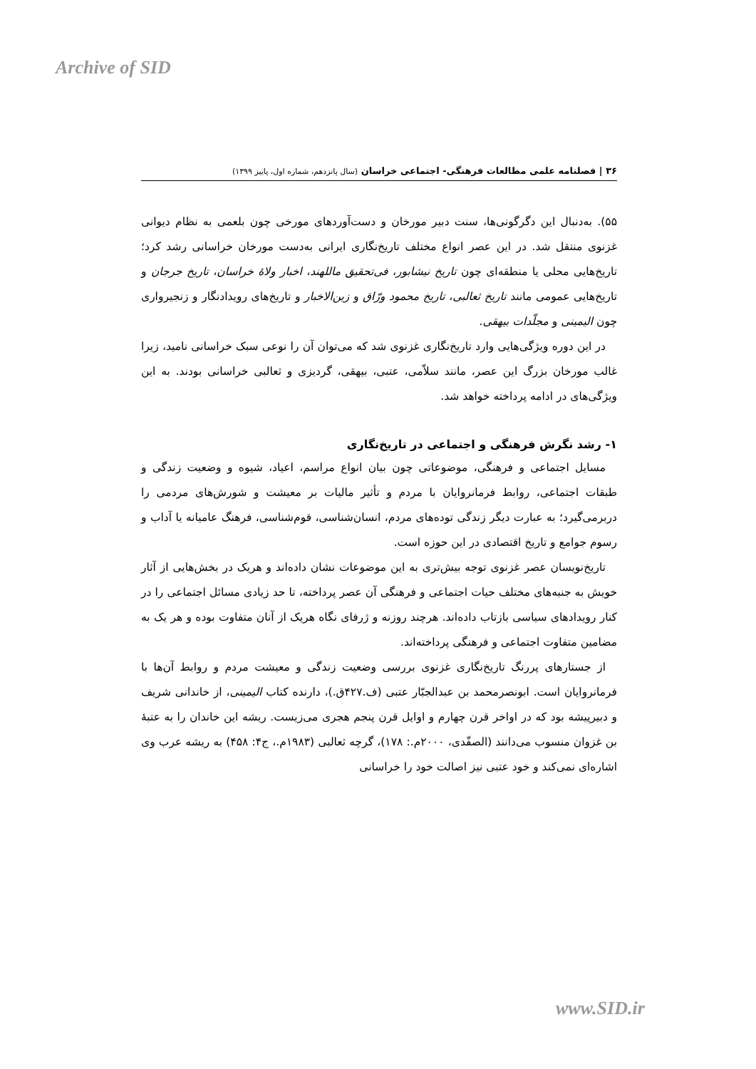Archive of SID
۳۶ | فصلنامه علمی مطالعات فرهنگی- اجتماعی خراسان (سال پانزدهم، شماره اول، پاییز ۱۳۹۹)
۵۵). به‌دنبال این دگرگونی‌ها، سنت دبیر مورخان و دست‌آوردهای مورخی چون بلعمی به نظام دیوانی غزنوی منتقل شد. در این عصر انواع مختلف تاریخ‌نگاری ایرانی به‌دست مورخان خراسانی رشد کرد؛ تاریخ‌هایی محلی یا منطقه‌ای چون تاریخ نیشابور، فی‌تحقیق ماللهند، اخبار ولاهٔ خراسان، تاریخ جرجان و تاریخ‌هایی عمومی مانند تاریخ ثعالبی، تاریخ محمود ورّاق و زین‌الاخبار و تاریخ‌های رویدادنگار و زنجیرواری چون الیمینی و مجلّدات بیهقی.
در این دوره ویژگی‌هایی وارد تاریخ‌نگاری غزنوی شد که می‌توان آن را نوعی سبک خراسانی نامید، زیرا غالب مورخان بزرگ این عصر، مانند سلاّمی، عتبی، بیهقی، گردیزی و ثعالبی خراسانی بودند. به این ویژگی‌های در ادامه پرداخته خواهد شد.
۱- رشد نگرش فرهنگی و اجتماعی در تاریخ‌نگاری
مسایل اجتماعی و فرهنگی، موضوعاتی چون بیان انواع مراسم، اعیاد، شیوه و وضعیت زندگی و طبقات اجتماعی، روابط فرمانروایان با مردم و تأثیر مالیات بر معیشت و شورش‌های مردمی را دربرمی‌گیرد؛ به عبارت دیگر زندگی توده‌های مردم، انسان‌شناسی، قوم‌شناسی، فرهنگ عامیانه یا آداب و رسوم جوامع و تاریخ اقتصادی در این حوزه است.
تاریخ‌نویسان عصر غزنوی توجه بیش‌تری به این موضوعات نشان داده‌اند و هریک در بخش‌هایی از آثار خویش به جنبه‌های مختلف حیات اجتماعی و فرهنگی آن عصر پرداخته، تا حد زیادی مسائل اجتماعی را در کنار رویدادهای سیاسی بازتاب داده‌اند. هرچند روزنه و ژرفای نگاه هریک از آنان متفاوت بوده و هر یک به مضامین متفاوت اجتماعی و فرهنگی پرداخته‌اند.
از جستارهای پررنگ تاریخ‌نگاری غزنوی بررسی وضعیت زندگی و معیشت مردم و روابط آن‌ها با فرمانروایان است. ابونصرمحمد بن عبدالجبّار عتبی (ف.۴۲۷ق.)، دارنده کتاب الیمینی، از خاندانی شریف و دبیرپیشه بود که در اواخر قرن چهارم و اوایل قرن پنجم هجری می‌زیست. ریشه این خاندان را به عتبهٔ بن غزوان منسوب می‌دانند (الصفّدی، ۲۰۰۰م.: ۱۷۸)، گرچه ثعالبی (۱۹۸۳م.، ج۴: ۴۵۸) به ریشه عرب وی اشاره‌ای نمی‌کند و خود عتبی نیز اصالت خود را خراسانی
www.SID.ir